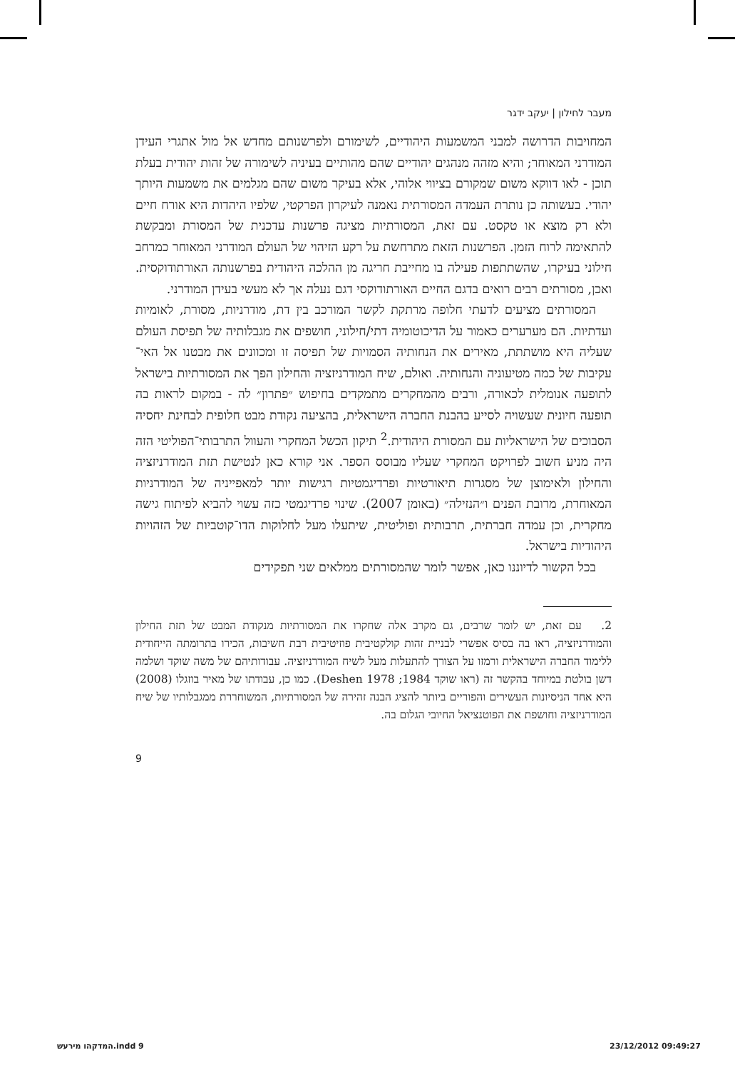מעבר לחילון | יעקב ידגר
המחויבות הדרושה למבני המשמעות היהודיים, לשימורם ולפרשנותם מחדש אל מול אתגרי העידן המודרני המאוחר; והיא מזהה מנהגים יהודיים שהם מהותיים בעיניה לשימורה של זהות יהודית בעלת תוכן - לאו דווקא משום שמקורם בציווי אלוהי, אלא בעיקר משום שהם מגלמים את משמעות היותך יהודי. בעשותה כן נותרת העמדה המסורתית נאמנה לעיקרון הפרקטי, שלפיו היהדות היא אורח חיים ולא רק מוצא או טקסט. עם זאת, המסורתיות מציגה פרשנות עדכנית של המסורת ומבקשת להתאימה לרוח הזמן. הפרשנות הזאת מתרחשת על רקע הזיהוי של העולם המודרני המאוחר כמרחב חילוני בעיקרו, שהשתתפות פעילה בו מחייבת חריגה מן ההלכה היהודית בפרשנותה האורתודוקסית. ואכן, מסורתים רבים רואים בדגם החיים האורתודוקסי דגם נעלה אך לא מעשי בעידן המודרני.
המסורתים מציעים לדעתי חלופה מרתקת לקשר המורכב בין דת, מודרניות, מסורת, לאומיות ועדתיות. הם מערערים כאמור על הדיכוטומיה דתי/חילוני, חושפים את מגבלותיה של תפיסת העולם שעליה היא מושתתת, מאירים את הנחותיה הסמויות של תפיסה זו ומכוונים את מבטנו אל האי־עקיבות של כמה מטיעוניה והנחותיה. ואולם, שיח המודרניזציה והחילון הפך את המסורתיות בישראל לתופעה אנומלית לכאורה, ורבים מהמחקרים מתמקדים בחיפוש ״פתרון״ לה - במקום לראות בה תופעה חיונית שעשויה לסייע בהבנת החברה הישראלית, בהציעה נקודת מבט חלופית לבחינת יחסיה הסבוכים של הישראליות עם המסורת היהודית.<sup>2</sup> תיקון הכשל המחקרי והעוול התרבותי־הפוליטי הזה היה מניע חשוב לפרויקט המחקרי שעליו מבוסס הספר. אני קורא כאן לנטישת תזת המודרניזציה והחילון ולאימוצן של מסגרות תיאורטיות ופרדיגמטיות רגישות יותר למאפייניה של המודרניות המאוחרת, מרובת הפנים ו״הנזילה״ (באומן 2007). שינוי פרדיגמטי כזה עשוי להביא לפיתוח גישה מחקרית, וכן עמדה חברתית, תרבותית ופוליטית, שיתעלו מעל לחלוקות הדו־קוטביות של הזהויות היהודיות בישראל.
בכל הקשור לדיוננו כאן, אפשר לומר שהמסורתים ממלאים שני תפקידים
2. עם זאת, יש לומר שרבים, גם מקרב אלה שחקרו את המסורתיות מנקודת המבט של תזת החילון והמודרניזציה, ראו בה בסיס אפשרי לבניית זהות קולקטיבית פוזיטיבית רבת חשיבות, הכירו בתרומתה הייחודית ללימוד החברה הישראלית ורמזו על הצורך להתעלות מעל לשיח המודרניזציה. עבודותיהם של משה שוקד ושלמה דשן בולטת במיוחד בהקשר זה (ראו שוקד 1984; Deshen 1978). כמו כן, עבודתו של מאיר בוזגלו (2008) היא אחד הניסיונות העשירים והפוריים ביותר להציג הבנה זהירה של המסורתיות, המשוחררת ממגבלותיו של שיח המודרניזציה וחושפת את הפוטנציאל החיובי הגלום בה.
9
המדקהו מירעש.indd 9 23/12/2012 09:49:27